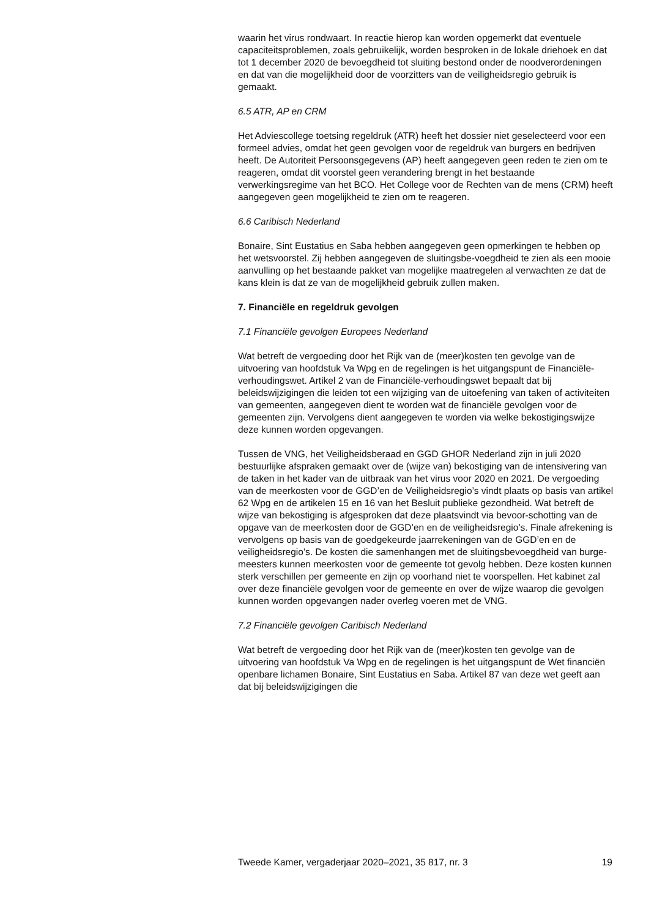waarin het virus rondwaart. In reactie hierop kan worden opgemerkt dat eventuele capaciteitsproblemen, zoals gebruikelijk, worden besproken in de lokale driehoek en dat tot 1 december 2020 de bevoegdheid tot sluiting bestond onder de noodverordeningen en dat van die mogelijkheid door de voorzitters van de veiligheidsregio gebruik is gemaakt.
6.5 ATR, AP en CRM
Het Adviescollege toetsing regeldruk (ATR) heeft het dossier niet geselecteerd voor een formeel advies, omdat het geen gevolgen voor de regeldruk van burgers en bedrijven heeft. De Autoriteit Persoonsgegevens (AP) heeft aangegeven geen reden te zien om te reageren, omdat dit voorstel geen verandering brengt in het bestaande verwerkingsregime van het BCO. Het College voor de Rechten van de mens (CRM) heeft aangegeven geen mogelijkheid te zien om te reageren.
6.6 Caribisch Nederland
Bonaire, Sint Eustatius en Saba hebben aangegeven geen opmerkingen te hebben op het wetsvoorstel. Zij hebben aangegeven de sluitingsbe-voegdheid te zien als een mooie aanvulling op het bestaande pakket van mogelijke maatregelen al verwachten ze dat de kans klein is dat ze van de mogelijkheid gebruik zullen maken.
7. Financiële en regeldruk gevolgen
7.1 Financiële gevolgen Europees Nederland
Wat betreft de vergoeding door het Rijk van de (meer)kosten ten gevolge van de uitvoering van hoofdstuk Va Wpg en de regelingen is het uitgangspunt de Financiële-verhoudingswet. Artikel 2 van de Financiële-verhoudingswet bepaalt dat bij beleidswijzigingen die leiden tot een wijziging van de uitoefening van taken of activiteiten van gemeenten, aangegeven dient te worden wat de financiële gevolgen voor de gemeenten zijn. Vervolgens dient aangegeven te worden via welke bekostigingswijze deze kunnen worden opgevangen.
Tussen de VNG, het Veiligheidsberaad en GGD GHOR Nederland zijn in juli 2020 bestuurlijke afspraken gemaakt over de (wijze van) bekostiging van de intensivering van de taken in het kader van de uitbraak van het virus voor 2020 en 2021. De vergoeding van de meerkosten voor de GGD’en de Veiligheidsregio’s vindt plaats op basis van artikel 62 Wpg en de artikelen 15 en 16 van het Besluit publieke gezondheid. Wat betreft de wijze van bekostiging is afgesproken dat deze plaatsvindt via bevoor-schotting van de opgave van de meerkosten door de GGD’en en de veiligheidsregio’s. Finale afrekening is vervolgens op basis van de goedgekeurde jaarrekeningen van de GGD’en en de veiligheidsregio’s. De kosten die samenhangen met de sluitingsbevoegdheid van burge-meesters kunnen meerkosten voor de gemeente tot gevolg hebben. Deze kosten kunnen sterk verschillen per gemeente en zijn op voorhand niet te voorspellen. Het kabinet zal over deze financiële gevolgen voor de gemeente en over de wijze waarop die gevolgen kunnen worden opgevangen nader overleg voeren met de VNG.
7.2 Financiële gevolgen Caribisch Nederland
Wat betreft de vergoeding door het Rijk van de (meer)kosten ten gevolge van de uitvoering van hoofdstuk Va Wpg en de regelingen is het uitgangspunt de Wet financiën openbare lichamen Bonaire, Sint Eustatius en Saba. Artikel 87 van deze wet geeft aan dat bij beleidswijzigingen die
Tweede Kamer, vergaderjaar 2020–2021, 35 817, nr. 3 19